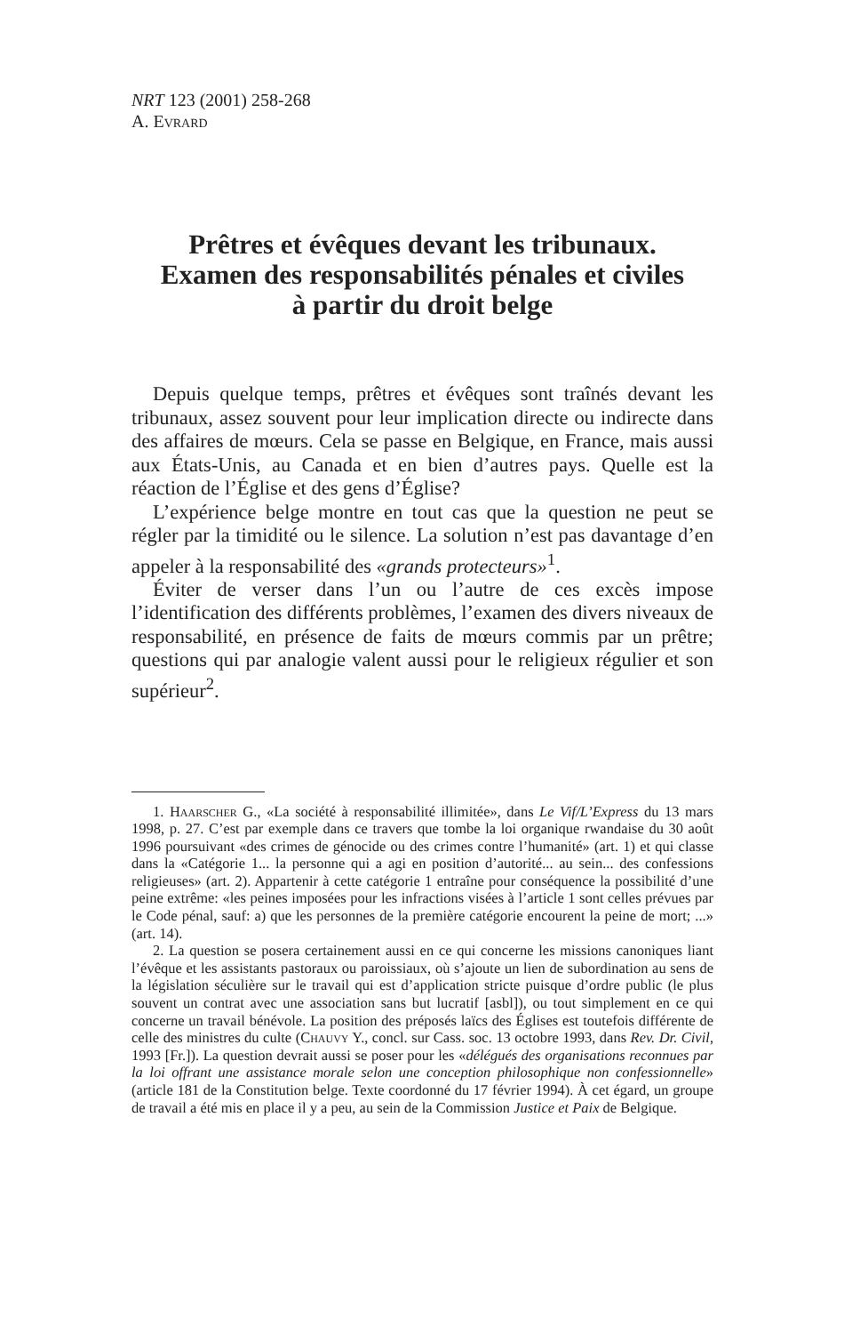NRT 123 (2001) 258-268
A. Evrard
Prêtres et évêques devant les tribunaux.
Examen des responsabilités pénales et civiles
à partir du droit belge
Depuis quelque temps, prêtres et évêques sont traînés devant les tribunaux, assez souvent pour leur implication directe ou indirecte dans des affaires de mœurs. Cela se passe en Belgique, en France, mais aussi aux États-Unis, au Canada et en bien d’autres pays. Quelle est la réaction de l’Église et des gens d’Église?
L’expérience belge montre en tout cas que la question ne peut se régler par la timidité ou le silence. La solution n’est pas davantage d’en appeler à la responsabilité des «grands protecteurs»<sup>1</sup>.
Éviter de verser dans l’un ou l’autre de ces excès impose l’identification des différents problèmes, l’examen des divers niveaux de responsabilité, en présence de faits de mœurs commis par un prêtre; questions qui par analogie valent aussi pour le religieux régulier et son supérieur<sup>2</sup>.
1. Haarscher G., «La société à responsabilité illimitée», dans Le Vif/L’Express du 13 mars 1998, p. 27. C’est par exemple dans ce travers que tombe la loi organique rwandaise du 30 août 1996 poursuivant «des crimes de génocide ou des crimes contre l’humanité» (art. 1) et qui classe dans la «Catégorie 1... la personne qui a agi en position d’autorité... au sein... des confessions religieuses» (art. 2). Appartenir à cette catégorie 1 entraîne pour conséquence la possibilité d’une peine extrême: «les peines imposées pour les infractions visées à l’article 1 sont celles prévues par le Code pénal, sauf: a) que les personnes de la première catégorie encourent la peine de mort; ...» (art. 14).
2. La question se posera certainement aussi en ce qui concerne les missions canoniques liant l’évêque et les assistants pastoraux ou paroissiaux, où s’ajoute un lien de subordination au sens de la législation séculière sur le travail qui est d’application stricte puisque d’ordre public (le plus souvent un contrat avec une association sans but lucratif [asbl]), ou tout simplement en ce qui concerne un travail bénévole. La position des préposés laïcs des Églises est toutefois différente de celle des ministres du culte (Chauvy Y., concl. sur Cass. soc. 13 octobre 1993, dans Rev. Dr. Civil, 1993 [Fr.]). La question devrait aussi se poser pour les «délégués des organisations reconnues par la loi offrant une assistance morale selon une conception philosophique non confessionnelle» (article 181 de la Constitution belge. Texte coordonné du 17 février 1994). À cet égard, un groupe de travail a été mis en place il y a peu, au sein de la Commission Justice et Paix de Belgique.